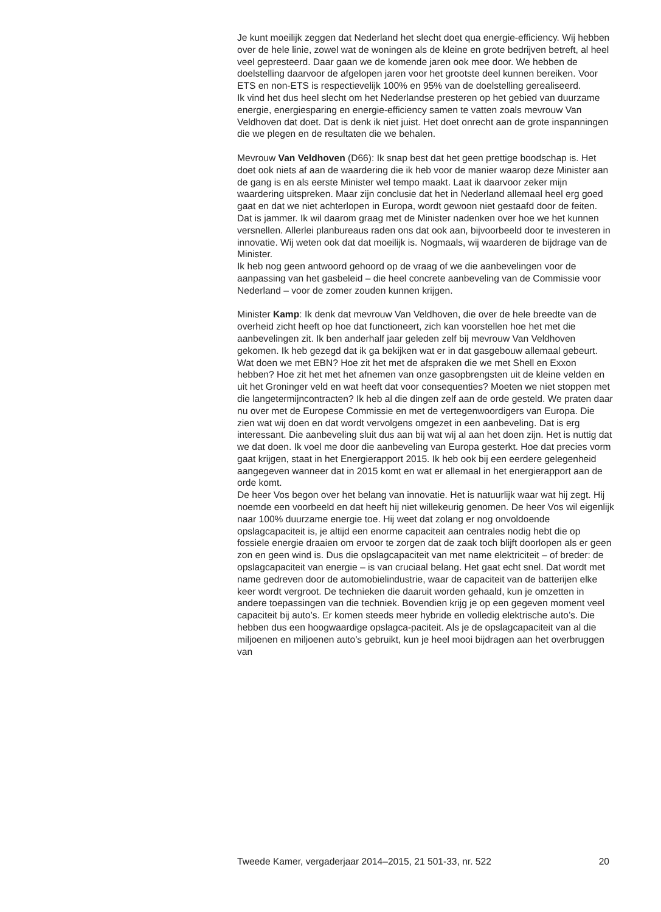Je kunt moeilijk zeggen dat Nederland het slecht doet qua energie-efficiency. Wij hebben over de hele linie, zowel wat de woningen als de kleine en grote bedrijven betreft, al heel veel gepresteerd. Daar gaan we de komende jaren ook mee door. We hebben de doelstelling daarvoor de afgelopen jaren voor het grootste deel kunnen bereiken. Voor ETS en non-ETS is respectievelijk 100% en 95% van de doelstelling gerealiseerd.
Ik vind het dus heel slecht om het Nederlandse presteren op het gebied van duurzame energie, energiesparing en energie-efficiency samen te vatten zoals mevrouw Van Veldhoven dat doet. Dat is denk ik niet juist. Het doet onrecht aan de grote inspanningen die we plegen en de resultaten die we behalen.
Mevrouw Van Veldhoven (D66): Ik snap best dat het geen prettige boodschap is. Het doet ook niets af aan de waardering die ik heb voor de manier waarop deze Minister aan de gang is en als eerste Minister wel tempo maakt. Laat ik daarvoor zeker mijn waardering uitspreken. Maar zijn conclusie dat het in Nederland allemaal heel erg goed gaat en dat we niet achterlopen in Europa, wordt gewoon niet gestaafd door de feiten. Dat is jammer. Ik wil daarom graag met de Minister nadenken over hoe we het kunnen versnellen. Allerlei planbureaus raden ons dat ook aan, bijvoorbeeld door te investeren in innovatie. Wij weten ook dat dat moeilijk is. Nogmaals, wij waarderen de bijdrage van de Minister.
Ik heb nog geen antwoord gehoord op de vraag of we die aanbevelingen voor de aanpassing van het gasbeleid – die heel concrete aanbeveling van de Commissie voor Nederland – voor de zomer zouden kunnen krijgen.
Minister Kamp: Ik denk dat mevrouw Van Veldhoven, die over de hele breedte van de overheid zicht heeft op hoe dat functioneert, zich kan voorstellen hoe het met die aanbevelingen zit. Ik ben anderhalf jaar geleden zelf bij mevrouw Van Veldhoven gekomen. Ik heb gezegd dat ik ga bekijken wat er in dat gasgebouw allemaal gebeurt. Wat doen we met EBN? Hoe zit het met de afspraken die we met Shell en Exxon hebben? Hoe zit het met het afnemen van onze gasopbrengsten uit de kleine velden en uit het Groninger veld en wat heeft dat voor consequenties? Moeten we niet stoppen met die langetermijncontracten? Ik heb al die dingen zelf aan de orde gesteld. We praten daar nu over met de Europese Commissie en met de vertegenwoordigers van Europa. Die zien wat wij doen en dat wordt vervolgens omgezet in een aanbeveling. Dat is erg interessant. Die aanbeveling sluit dus aan bij wat wij al aan het doen zijn. Het is nuttig dat we dat doen. Ik voel me door die aanbeveling van Europa gesterkt. Hoe dat precies vorm gaat krijgen, staat in het Energierapport 2015. Ik heb ook bij een eerdere gelegenheid aangegeven wanneer dat in 2015 komt en wat er allemaal in het energierapport aan de orde komt.
De heer Vos begon over het belang van innovatie. Het is natuurlijk waar wat hij zegt. Hij noemde een voorbeeld en dat heeft hij niet willekeurig genomen. De heer Vos wil eigenlijk naar 100% duurzame energie toe. Hij weet dat zolang er nog onvoldoende opslagcapaciteit is, je altijd een enorme capaciteit aan centrales nodig hebt die op fossiele energie draaien om ervoor te zorgen dat de zaak toch blijft doorlopen als er geen zon en geen wind is. Dus die opslagcapaciteit van met name elektriciteit – of breder: de opslagcapaciteit van energie – is van cruciaal belang. Het gaat echt snel. Dat wordt met name gedreven door de automobielindustrie, waar de capaciteit van de batterijen elke keer wordt vergroot. De technieken die daaruit worden gehaald, kun je omzetten in andere toepassingen van die techniek. Bovendien krijg je op een gegeven moment veel capaciteit bij auto’s. Er komen steeds meer hybride en volledig elektrische auto’s. Die hebben dus een hoogwaardige opslagca-paciteit. Als je de opslagcapaciteit van al die miljoenen en miljoenen auto’s gebruikt, kun je heel mooi bijdragen aan het overbruggen van
Tweede Kamer, vergaderjaar 2014–2015, 21 501-33, nr. 522 20